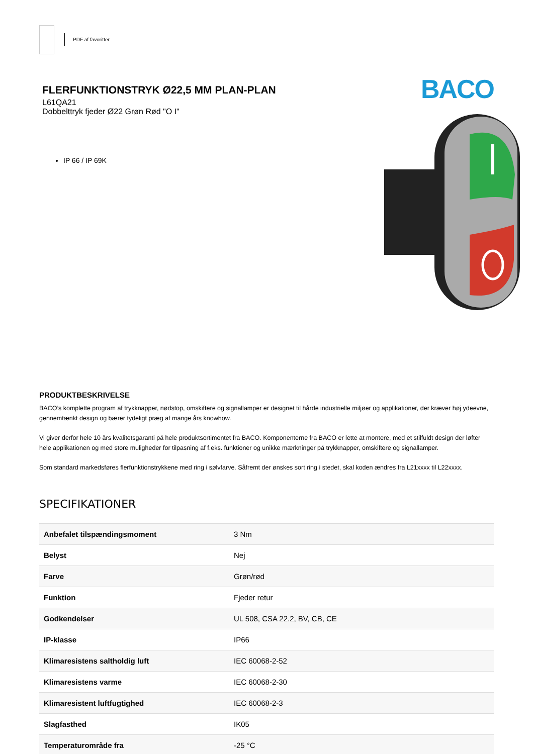PDF af favoritter
FLERFUNKTIONSTRYK Ø22,5 MM PLAN-PLAN
L61QA21
Dobbelttryk fjeder Ø22 Grøn Rød "O I"
IP 66 / IP 69K
BACO
PRODUKTBESKRIVELSE
BACO’s komplette program af trykknapper, nødstop, omskiftere og signallamper er designet til hårde industrielle miljøer og applikationer, der kræver høj ydeevne, gennemtænkt design og bærer tydeligt præg af mange års knowhow.
Vi giver derfor hele 10 års kvalitetsgaranti på hele produktsortimentet fra BACO. Komponenterne fra BACO er lette at montere, med et stilfuldt design der løfter hele applikationen og med store muligheder for tilpasning af f.eks. funktioner og unikke mærkninger på trykknapper, omskiftere og signallamper.
Som standard markedsføres flerfunktionstrykkene med ring i sølvfarve. Såfremt der ønskes sort ring i stedet, skal koden ændres fra L21xxxx til L22xxxx.
SPECIFIKATIONER
| Anbefalet tilspændingsmoment | 3 Nm |
| Belyst | Nej |
| Farve | Grøn/rød |
| Funktion | Fjeder retur |
| Godkendelser | UL 508, CSA 22.2, BV, CB, CE |
| IP-klasse | IP66 |
| Klimaresistens saltholdig luft | IEC 60068-2-52 |
| Klimaresistens varme | IEC 60068-2-30 |
| Klimaresistent luftfugtighed | IEC 60068-2-3 |
| Slagfasthed | IK05 |
| Temperaturområde fra | -25 °C |